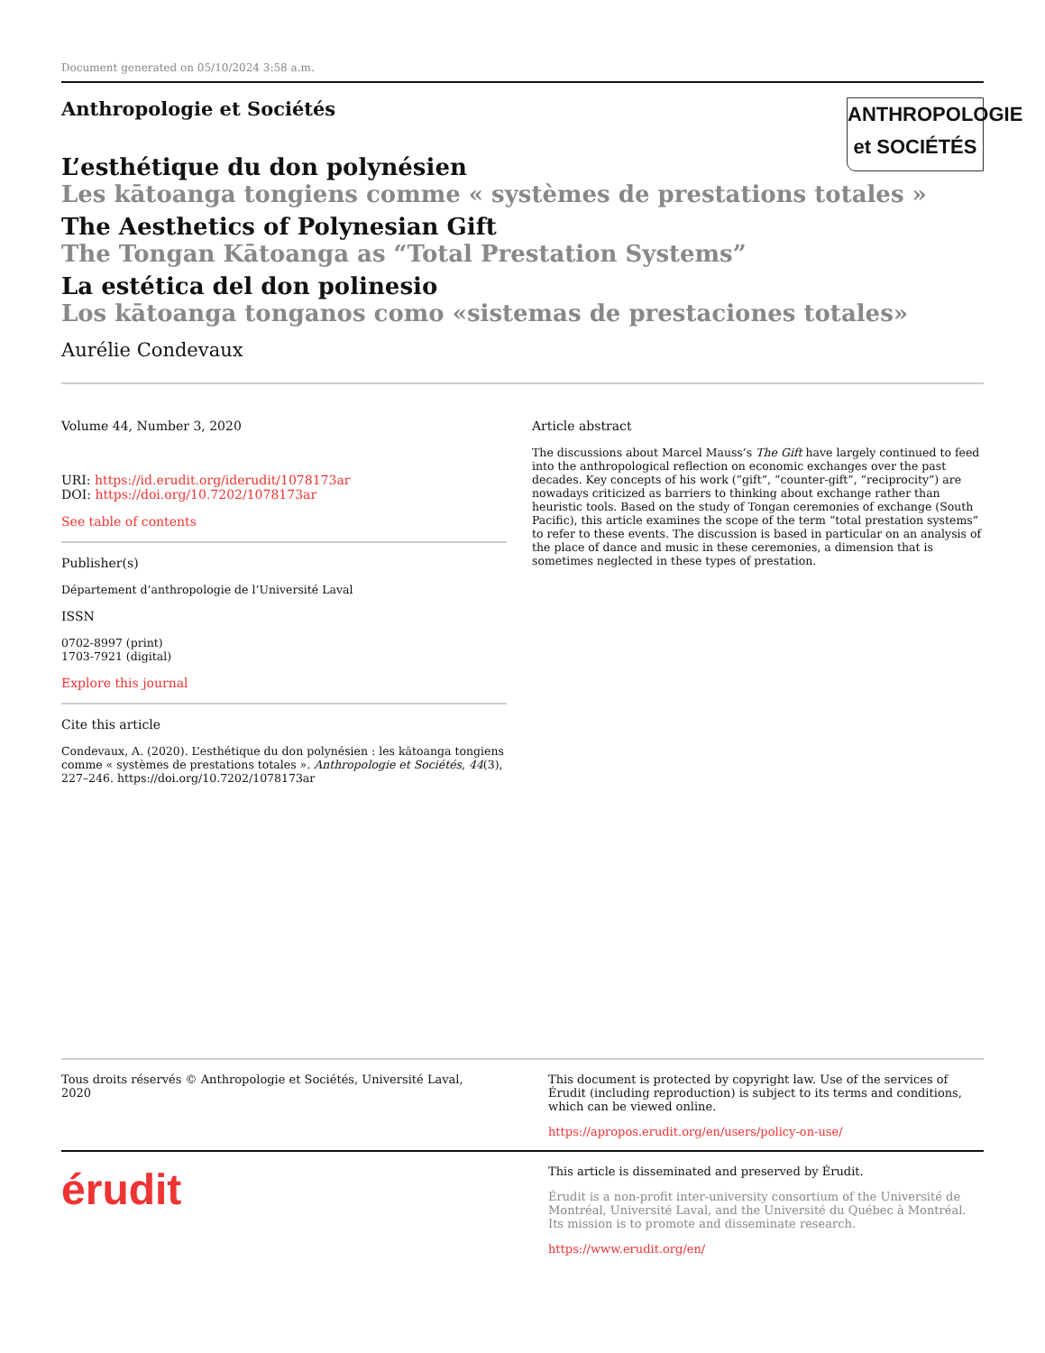Document generated on 05/10/2024 3:58 a.m.
Anthropologie et Sociétés
ANTHROPOLOGIE
et SOCIÉTÉS
L’esthétique du don polynésien
Les kātoanga tongiens comme « systèmes de prestations totales »
The Aesthetics of Polynesian Gift
The Tongan Kātoanga as “Total Prestation Systems”
La estética del don polinesio
Los kātoanga tonganos como «sistemas de prestaciones totales»
Aurélie Condevaux
Volume 44, Number 3, 2020
URI: https://id.erudit.org/iderudit/1078173ar
DOI: https://doi.org/10.7202/1078173ar
See table of contents
Publisher(s)
Département d’anthropologie de l’Université Laval
ISSN
0702-8997 (print)
1703-7921 (digital)
Explore this journal
Cite this article
Condevaux, A. (2020). L’esthétique du don polynésien : les kātoanga tongiens comme « systèmes de prestations totales ». Anthropologie et Sociétés, 44(3), 227–246. https://doi.org/10.7202/1078173ar
Article abstract
The discussions about Marcel Mauss’s The Gift have largely continued to feed into the anthropological reflection on economic exchanges over the past decades. Key concepts of his work (“gift”, “counter-gift”, “reciprocity”) are nowadays criticized as barriers to thinking about exchange rather than heuristic tools. Based on the study of Tongan ceremonies of exchange (South Pacific), this article examines the scope of the term “total prestation systems” to refer to these events. The discussion is based in particular on an analysis of the place of dance and music in these ceremonies, a dimension that is sometimes neglected in these types of prestation.
Tous droits réservés © Anthropologie et Sociétés, Université Laval, 2020
This document is protected by copyright law. Use of the services of Érudit (including reproduction) is subject to its terms and conditions, which can be viewed online.
https://apropos.erudit.org/en/users/policy-on-use/
érudit
This article is disseminated and preserved by Érudit.
Érudit is a non-profit inter-university consortium of the Université de Montréal, Université Laval, and the Université du Québec à Montréal. Its mission is to promote and disseminate research.
https://www.erudit.org/en/